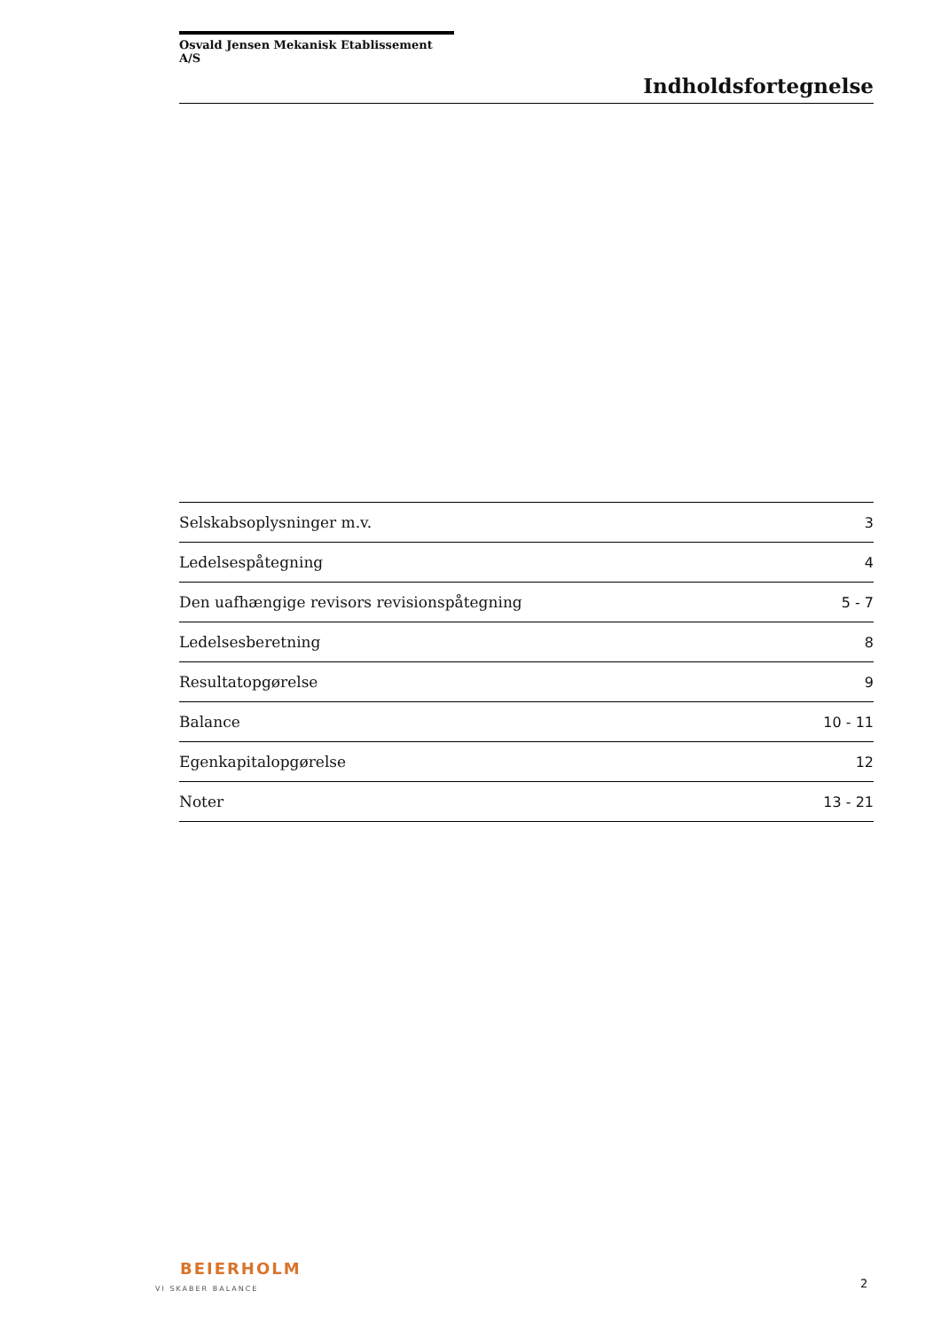Osvald Jensen Mekanisk Etablissement A/S
Indholdsfortegnelse
| Selskabsoplysninger m.v. | 3 |
| Ledelsespåtegning | 4 |
| Den uafhængige revisors revisionspåtegning | 5 - 7 |
| Ledelsesberetning | 8 |
| Resultatopgørelse | 9 |
| Balance | 10 - 11 |
| Egenkapitalopgørelse | 12 |
| Noter | 13 - 21 |
BEIERHOLM
VI SKABER BALANCE
2